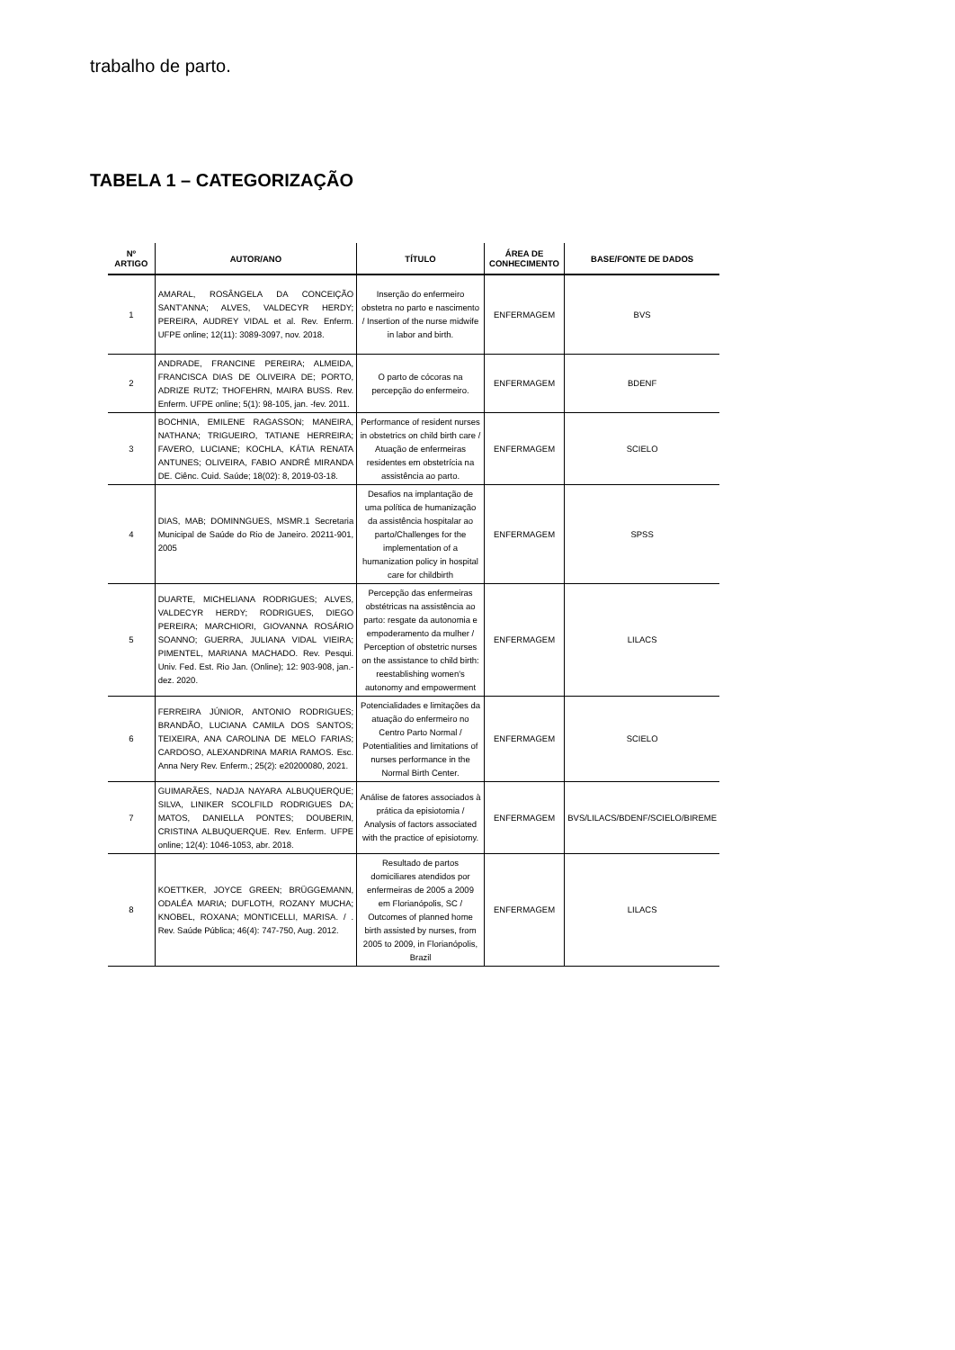trabalho de parto.
TABELA 1 – CATEGORIZAÇÃO
| Nº ARTIGO | AUTOR/ANO | TÍTULO | ÁREA DE CONHECIMENTO | BASE/FONTE DE DADOS |
| --- | --- | --- | --- | --- |
| 1 | AMARAL, ROSÂNGELA DA CONCEIÇÃO SANT'ANNA; ALVES, VALDECYR HERDY; PEREIRA, AUDREY VIDAL et al. Rev. Enferm. UFPE online; 12(11): 3089-3097, nov. 2018. | Inserção do enfermeiro obstetra no parto e nascimento / Insertion of the nurse midwife in labor and birth. | ENFERMAGEM | BVS |
| 2 | ANDRADE, FRANCINE PEREIRA; ALMEIDA, FRANCISCA DIAS DE OLIVEIRA DE; PORTO, ADRIZE RUTZ; THOFEHRN, MAIRA BUSS. Rev. Enferm. UFPE online; 5(1): 98-105, jan. -fev. 2011. | O parto de cócoras na percepção do enfermeiro. | ENFERMAGEM | BDENF |
| 3 | BOCHNIA, EMILENE RAGASSON; MANEIRA, NATHANA; TRIGUEIRO, TATIANE HERREIRA; FAVERO, LUCIANE; KOCHLA, KÁTIA RENATA ANTUNES; OLIVEIRA, FABIO ANDRÉ MIRANDA DE. Ciênc. Cuid. Saúde; 18(02): 8, 2019-03-18. | Performance of resident nurses in obstetrics on child birth care / Atuação de enfermeiras residentes em obstetrícia na assistência ao parto. | ENFERMAGEM | SCIELO |
| 4 | DIAS, MAB; DOMINNGUES, MSMR.1 Secretaria Municipal de Saúde do Rio de Janeiro. 20211-901, 2005 | Desafios na implantação de uma política de humanização da assistência hospitalar ao parto/Challenges for the implementation of a humanization policy in hospital care for childbirth | ENFERMAGEM | SPSS |
| 5 | DUARTE, MICHELIANA RODRIGUES; ALVES, VALDECYR HERDY; RODRIGUES, DIEGO PEREIRA; MARCHIORI, GIOVANNA ROSÁRIO SOANNO; GUERRA, JULIANA VIDAL VIEIRA; PIMENTEL, MARIANA MACHADO. Rev. Pesqui. Univ. Fed. Est. Rio Jan. (Online); 12: 903-908, jan.-dez. 2020. | Percepção das enfermeiras obstétricas na assistência ao parto: resgate da autonomia e empoderamento da mulher / Perception of obstetric nurses on the assistance to child birth: reestablishing women's autonomy and empowerment | ENFERMAGEM | LILACS |
| 6 | FERREIRA JÚNIOR, ANTONIO RODRIGUES; BRANDÃO, LUCIANA CAMILA DOS SANTOS; TEIXEIRA, ANA CAROLINA DE MELO FARIAS; CARDOSO, ALEXANDRINA MARIA RAMOS. Esc. Anna Nery Rev. Enferm.; 25(2): e20200080, 2021. | Potencialidades e limitações da atuação do enfermeiro no Centro Parto Normal / Potentialities and limitations of nurses performance in the Normal Birth Center. | ENFERMAGEM | SCIELO |
| 7 | GUIMARÃES, NADJA NAYARA ALBUQUERQUE; SILVA, LINIKER SCOLFILD RODRIGUES DA; MATOS, DANIELLA PONTES; DOUBERIN, CRISTINA ALBUQUERQUE. Rev. Enferm. UFPE online; 12(4): 1046-1053, abr. 2018. | Análise de fatores associados à prática da episiotomia / Analysis of factors associated with the practice of episiotomy. | ENFERMAGEM | BVS/LILACS/BDENF/SCIELO/BIREME |
| 8 | KOETTKER, JOYCE GREEN; BRÜGGEMANN, ODALÉA MARIA; DUFLOTH, ROZANY MUCHA; KNOBEL, ROXANA; MONTICELLI, MARISA. / . Rev. Saúde Pública; 46(4): 747-750, Aug. 2012. | Resultado de partos domiciliares atendidos por enfermeiras de 2005 a 2009 em Florianópolis, SC / Outcomes of planned home birth assisted by nurses, from 2005 to 2009, in Florianópolis, Brazil | ENFERMAGEM | LILACS |